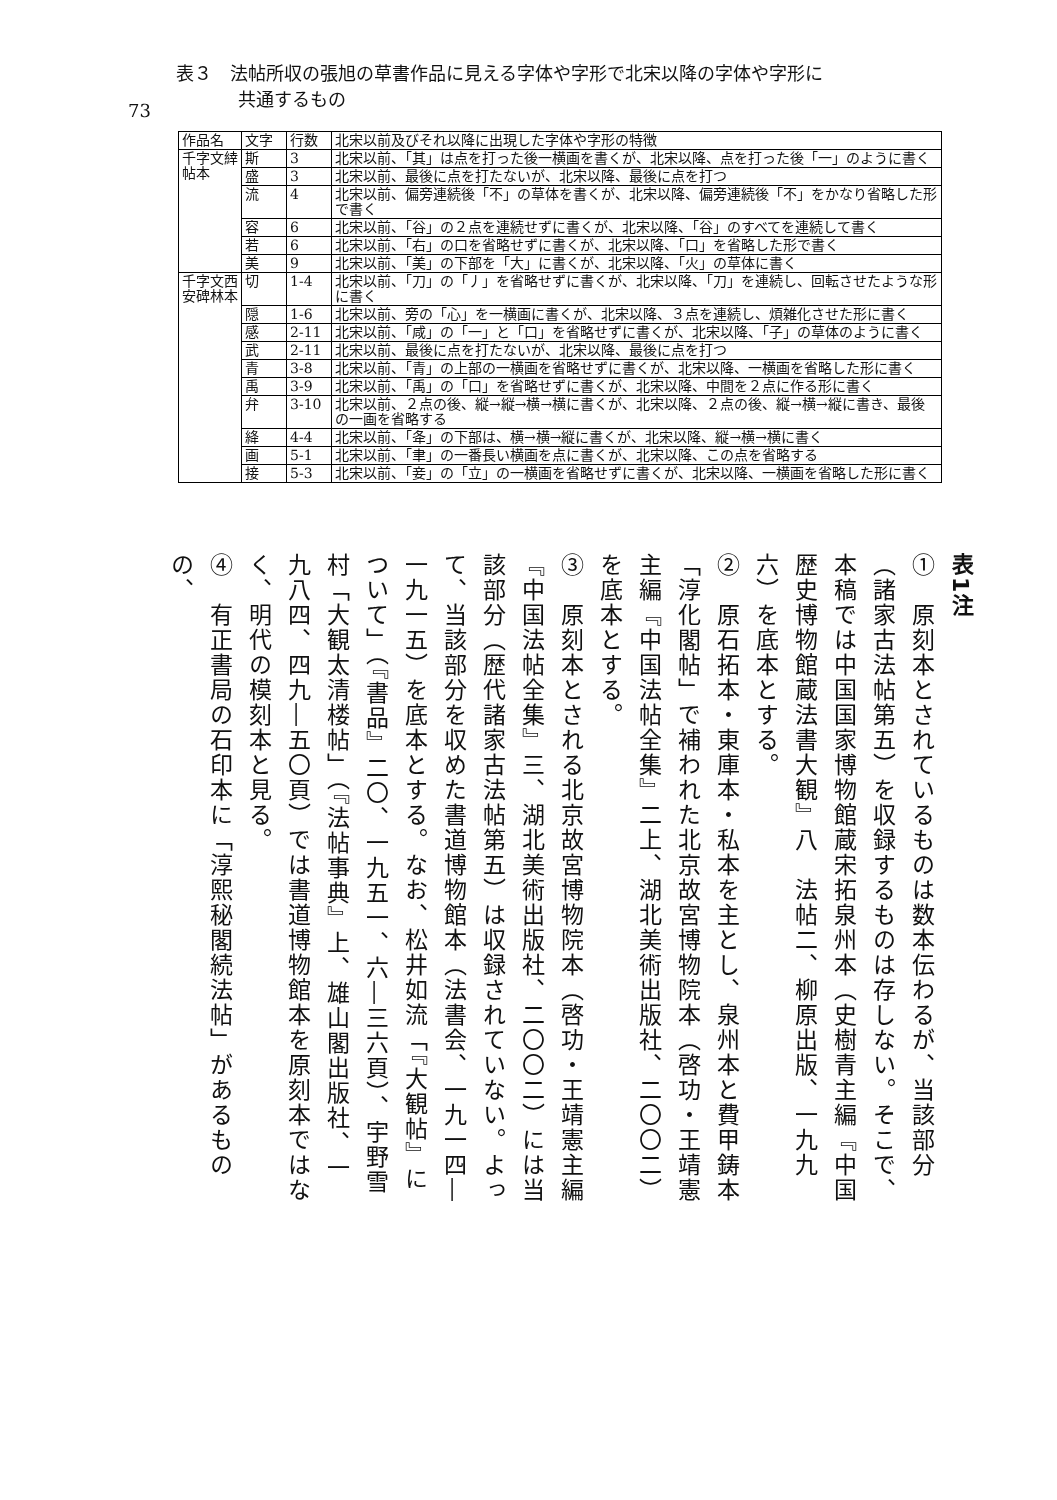73
表３　法帖所収の張旭の草書作品に見える字体や字形で北宋以降の字体や字形に
共通するもの
| 作品名 | 文字 | 行数 | 北宋以前及びそれ以降に出現した字体や字形の特徴 |
| --- | --- | --- | --- |
| 千字文緈帖本 | 斯 | 3 | 北宋以前、「其」は点を打った後一横画を書くが、北宋以降、点を打った後「一」のように書く |
| | 盛 | 3 | 北宋以前、最後に点を打たないが、北宋以降、最後に点を打つ |
| | 流 | 4 | 北宋以前、偏旁連続後「不」の草体を書くが、北宋以降、偏旁連続後「不」をかなり省略した形で書く |
| | 容 | 6 | 北宋以前、「谷」の２点を連続せずに書くが、北宋以降、「谷」のすべてを連続して書く |
| | 若 | 6 | 北宋以前、「右」の口を省略せずに書くが、北宋以降、「口」を省略した形で書く |
| | 美 | 9 | 北宋以前、「美」の下部を「大」に書くが、北宋以降、「火」の草体に書く |
| 千字文西安碑林本 | 切 | 1-4 | 北宋以前、「刀」の「丿」を省略せずに書くが、北宋以降、「刀」を連続し、回転させたような形に書く |
| | 隠 | 1-6 | 北宋以前、旁の「心」を一横画に書くが、北宋以降、３点を連続し、煩雑化させた形に書く |
| | 感 | 2-11 | 北宋以前、「咸」の「一」と「口」を省略せずに書くが、北宋以降、「子」の草体のように書く |
| | 武 | 2-11 | 北宋以前、最後に点を打たないが、北宋以降、最後に点を打つ |
| | 青 | 3-8 | 北宋以前、「青」の上部の一横画を省略せずに書くが、北宋以降、一横画を省略した形に書く |
| | 禹 | 3-9 | 北宋以前、「禹」の「口」を省略せずに書くが、北宋以降、中間を２点に作る形に書く |
| | 弁 | 3-10 | 北宋以前、２点の後、縦→縦→横→横に書くが、北宋以降、２点の後、縦→横→縦に書き、最後の一画を省略する |
| | 絳 | 4-4 | 北宋以前、「夅」の下部は、横→横→縦に書くが、北宋以降、縦→横→横に書く |
| | 画 | 5-1 | 北宋以前、「聿」の一番長い横画を点に書くが、北宋以降、この点を省略する |
| | 接 | 5-3 | 北宋以前、「妾」の「立」の一横画を省略せずに書くが、北宋以降、一横画を省略した形に書く |
表1注
①　原刻本とされているものは数本伝わるが、当該部分（諸家古法帖第五）を収録するものは存しない。そこで、本稿では中国国家博物館蔵宋拓泉州本（史樹青主編『中国歴史博物館蔵法書大観』八　法帖二、柳原出版、一九九六）を底本とする。
②　原石拓本・東庫本・私本を主とし、泉州本と費甲鋳本「淳化閣帖」で補われた北京故宮博物院本（啓功・王靖憲主編『中国法帖全集』二上、湖北美術出版社、二〇〇二）を底本とする。
③　原刻本とされる北京故宮博物院本（啓功・王靖憲主編『中国法帖全集』三、湖北美術出版社、二〇〇二）には当該部分（歴代諸家古法帖第五）は収録されていない。よって、当該部分を収めた書道博物館本（法書会、一九一四―一九一五）を底本とする。なお、松井如流「『大観帖』について」（『書品』二〇、一九五一、六―三六頁）、宇野雪村「大観太清楼帖」（『法帖事典』上、雄山閣出版社、一九八四、四九―五〇頁）では書道博物館本を原刻本ではなく、明代の模刻本と見る。
④　有正書局の石印本に「淳熙秘閣続法帖」があるものの、